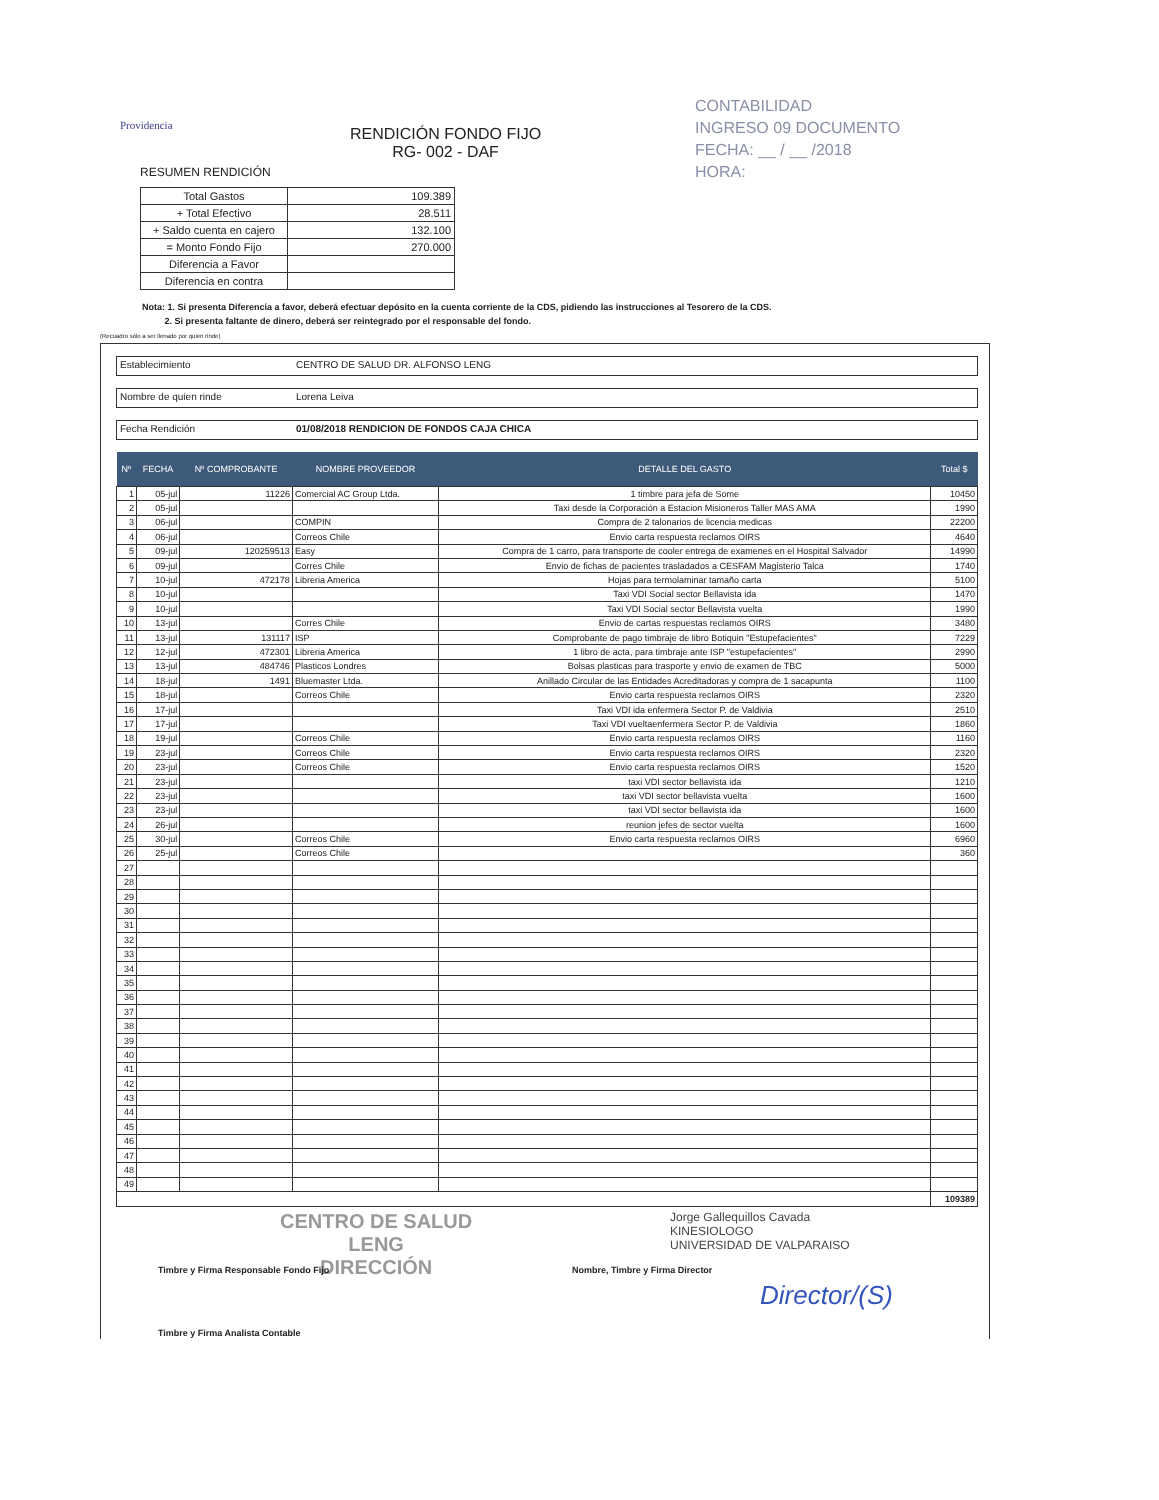Providencia
RENDICIÓN FONDO FIJO
RG- 002 - DAF
CONTABILIDAD
INGRESO 09 DOCUMENTO
FECHA: __ / __ /2018
HORA:
RESUMEN RENDICIÓN
| Total Gastos | 109.389 |
| + Total Efectivo | 28.511 |
| + Saldo cuenta en cajero | 132.100 |
| = Monto Fondo Fijo | 270.000 |
| Diferencia a Favor | |
| Diferencia en contra | |
Nota: 1. Si presenta Diferencia a favor, deberá efectuar depósito en la cuenta corriente de la CDS, pidiendo las instrucciones al Tesorero de la CDS.
2. Si presenta faltante de dinero, deberá ser reintegrado por el responsable del fondo.
(Recuadro sólo a ser llenado por quien rinde)
Establecimiento CENTRO DE SALUD DR. ALFONSO LENG
Nombre de quien rinde Lorena Leiva
Fecha Rendición 01/08/2018 RENDICION DE FONDOS CAJA CHICA
| Nº | FECHA | Nº COMPROBANTE | NOMBRE PROVEEDOR | DETALLE DEL GASTO | Total $ |
| --- | --- | --- | --- | --- | --- |
| 1 | 05-jul | 11226 | Comercial AC Group Ltda. | 1 timbre para jefa de Some | 10450 |
| 2 | 05-jul | | | Taxi desde la Corporación a Estacion Misioneros Taller MAS AMA | 1990 |
| 3 | 06-jul | | COMPIN | Compra de 2 talonarios de licencia medicas | 22200 |
| 4 | 06-jul | | Correos Chile | Envio carta respuesta reclamos OIRS | 4640 |
| 5 | 09-jul | 120259513 | Easy | Compra de 1 carro, para transporte de cooler entrega de examenes en el Hospital Salvador | 14990 |
| 6 | 09-jul | | Corres Chile | Envio de fichas de pacientes trasladados a CESFAM Magisterio Talca | 1740 |
| 7 | 10-jul | 472178 | Libreria America | Hojas para termolaminar tamaño carta | 5100 |
| 8 | 10-jul | | | Taxi VDI Social sector Bellavista ida | 1470 |
| 9 | 10-jul | | | Taxi VDI Social sector Bellavista vuelta | 1990 |
| 10 | 13-jul | | Corres Chile | Envio de cartas respuestas reclamos OIRS | 3480 |
| 11 | 13-jul | 131117 | ISP | Comprobante de pago timbraje de libro Botiquin "Estupefacientes" | 7229 |
| 12 | 12-jul | 472301 | Libreria America | 1 libro de acta, para timbraje ante ISP "estupefacientes" | 2990 |
| 13 | 13-jul | 484746 | Plasticos Londres | Bolsas plasticas para trasporte y envio de examen de TBC | 5000 |
| 14 | 18-jul | 1491 | Bluemaster Ltda. | Anillado Circular de las Entidades Acreditadoras y compra de 1 sacapunta | 1100 |
| 15 | 18-jul | | Correos Chile | Envio carta respuesta reclamos OIRS | 2320 |
| 16 | 17-jul | | | Taxi VDI ida enfermera Sector P. de Valdivia | 2510 |
| 17 | 17-jul | | | Taxi VDI vueltaenfermera Sector P. de Valdivia | 1860 |
| 18 | 19-jul | | Correos Chile | Envio carta respuesta reclamos OIRS | 1160 |
| 19 | 23-jul | | Correos Chile | Envio carta respuesta reclamos OIRS | 2320 |
| 20 | 23-jul | | Correos Chile | Envio carta respuesta reclamos OIRS | 1520 |
| 21 | 23-jul | | | taxi VDI sector bellavista ida | 1210 |
| 22 | 23-jul | | | taxi VDI sector bellavista vuelta | 1600 |
| 23 | 23-jul | | | taxi VDI sector bellavista ida | 1600 |
| 24 | 26-jul | | | reunion jefes de sector vuelta | 1600 |
| 25 | 30-jul | | Correos Chile | Envio carta respuesta reclamos OIRS | 6960 |
| 26 | 25-jul | | Correos Chile | | 360 |
| 27 | | | | | |
| 28 | | | | | |
| 29 | | | | | |
| 30 | | | | | |
| 31 | | | | | |
| 32 | | | | | |
| 33 | | | | | |
| 34 | | | | | |
| 35 | | | | | |
| 36 | | | | | |
| 37 | | | | | |
| 38 | | | | | |
| 39 | | | | | |
| 40 | | | | | |
| 41 | | | | | |
| 42 | | | | | |
| 43 | | | | | |
| 44 | | | | | |
| 45 | | | | | |
| 46 | | | | | |
| 47 | | | | | |
| 48 | | | | | |
| 49 | | | | | |
| | | | | | 109389 |
CENTRO DE SALUD
LENG
DIRECCIÓN
Jorge Gallequillos Cavada
KINESIOLOGO
UNIVERSIDAD DE VALPARAISO
Timbre y Firma Responsable Fondo Fijo
Nombre, Timbre y Firma Director
Director/(S)
Timbre y Firma Analista Contable